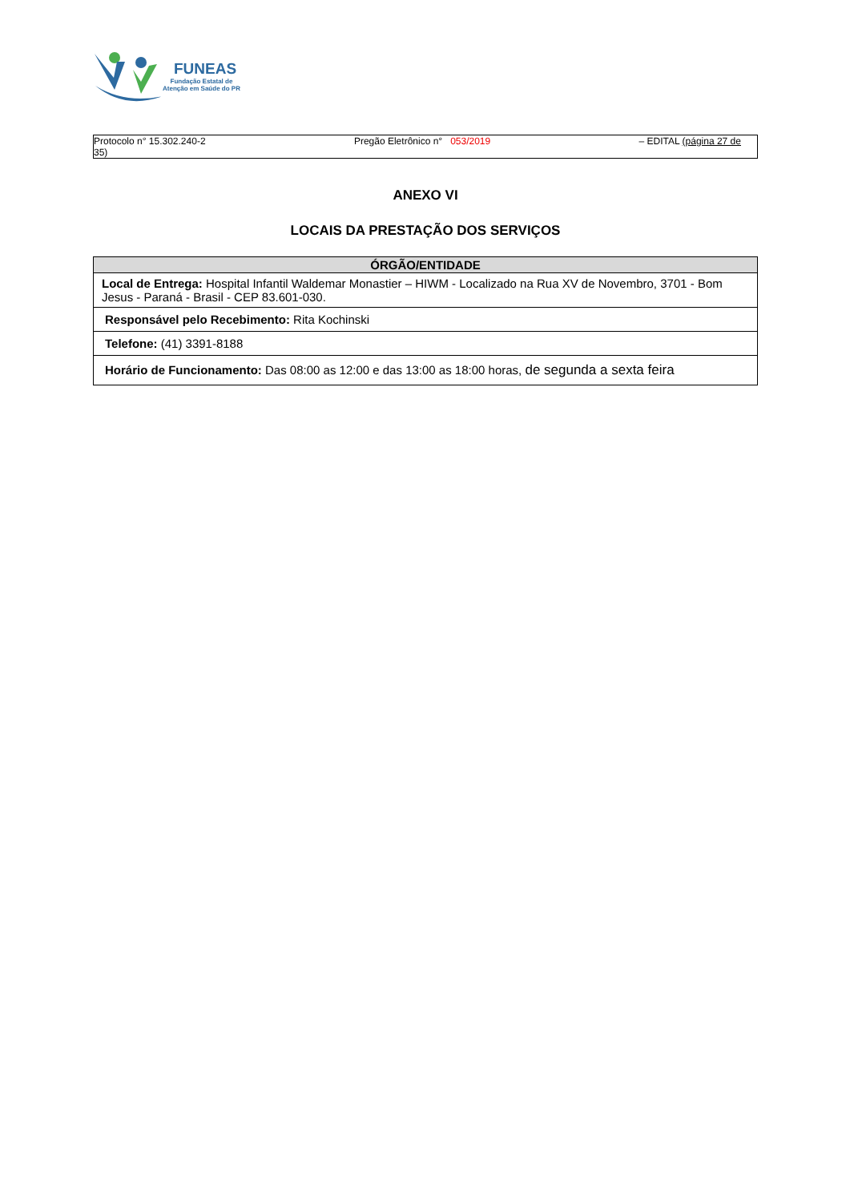FUNEAS
Fundação Estatal de
Atenção em Saúde do PR
Protocolo n° 15.302.240-2
35) Pregão Eletrônico n° 053/2019 – EDITAL (página 27 de
ANEXO VI
LOCAIS DA PRESTAÇÃO DOS SERVIÇOS
| ÓRGÃO/ENTIDADE |
| --- |
| Local de Entrega: Hospital Infantil Waldemar Monastier – HIWM - Localizado na Rua XV de Novembro, 3701 - Bom Jesus - Paraná - Brasil - CEP 83.601-030. |
| Responsável pelo Recebimento: Rita Kochinski |
| Telefone: (41) 3391-8188 |
| Horário de Funcionamento: Das 08:00 as 12:00 e das 13:00 as 18:00 horas, de segunda a sexta feira |